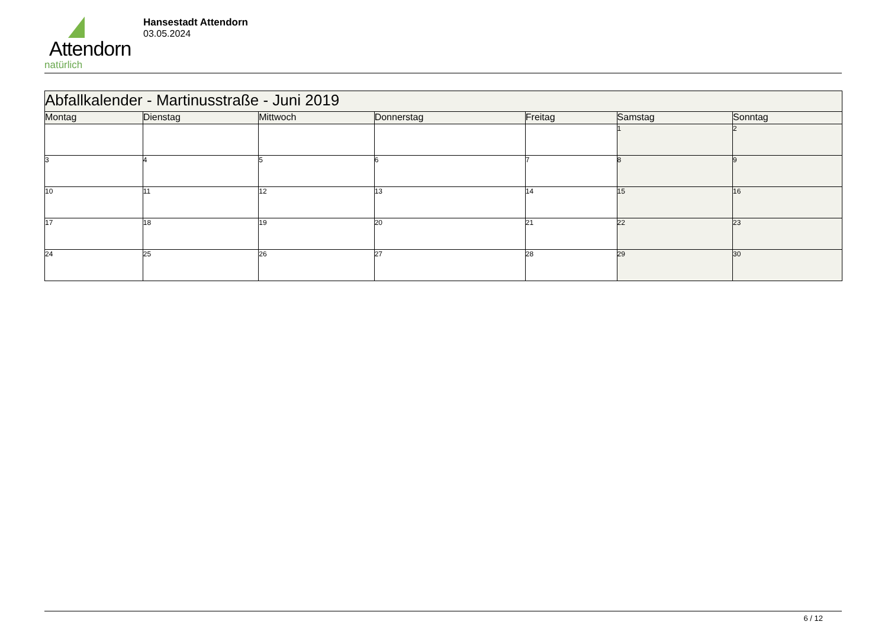Attendorn
natürlich
Hansestadt Attendorn
03.05.2024
| Abfallkalender - Martinusstraße - Juni 2019 | | | | | | |
| Montag | Dienstag | Mittwoch | Donnerstag | Freitag | Samstag | Sonntag |
| | | | | | 1 | 2 |
| 3 | 4 | 5 | 6 | 7 | 8 | 9 |
| 10 | 11 | 12 | 13 | 14 | 15 | 16 |
| 17 | 18 | 19 | 20 | 21 | 22 | 23 |
| 24 | 25 | 26 | 27 | 28 | 29 | 30 |
6 / 12